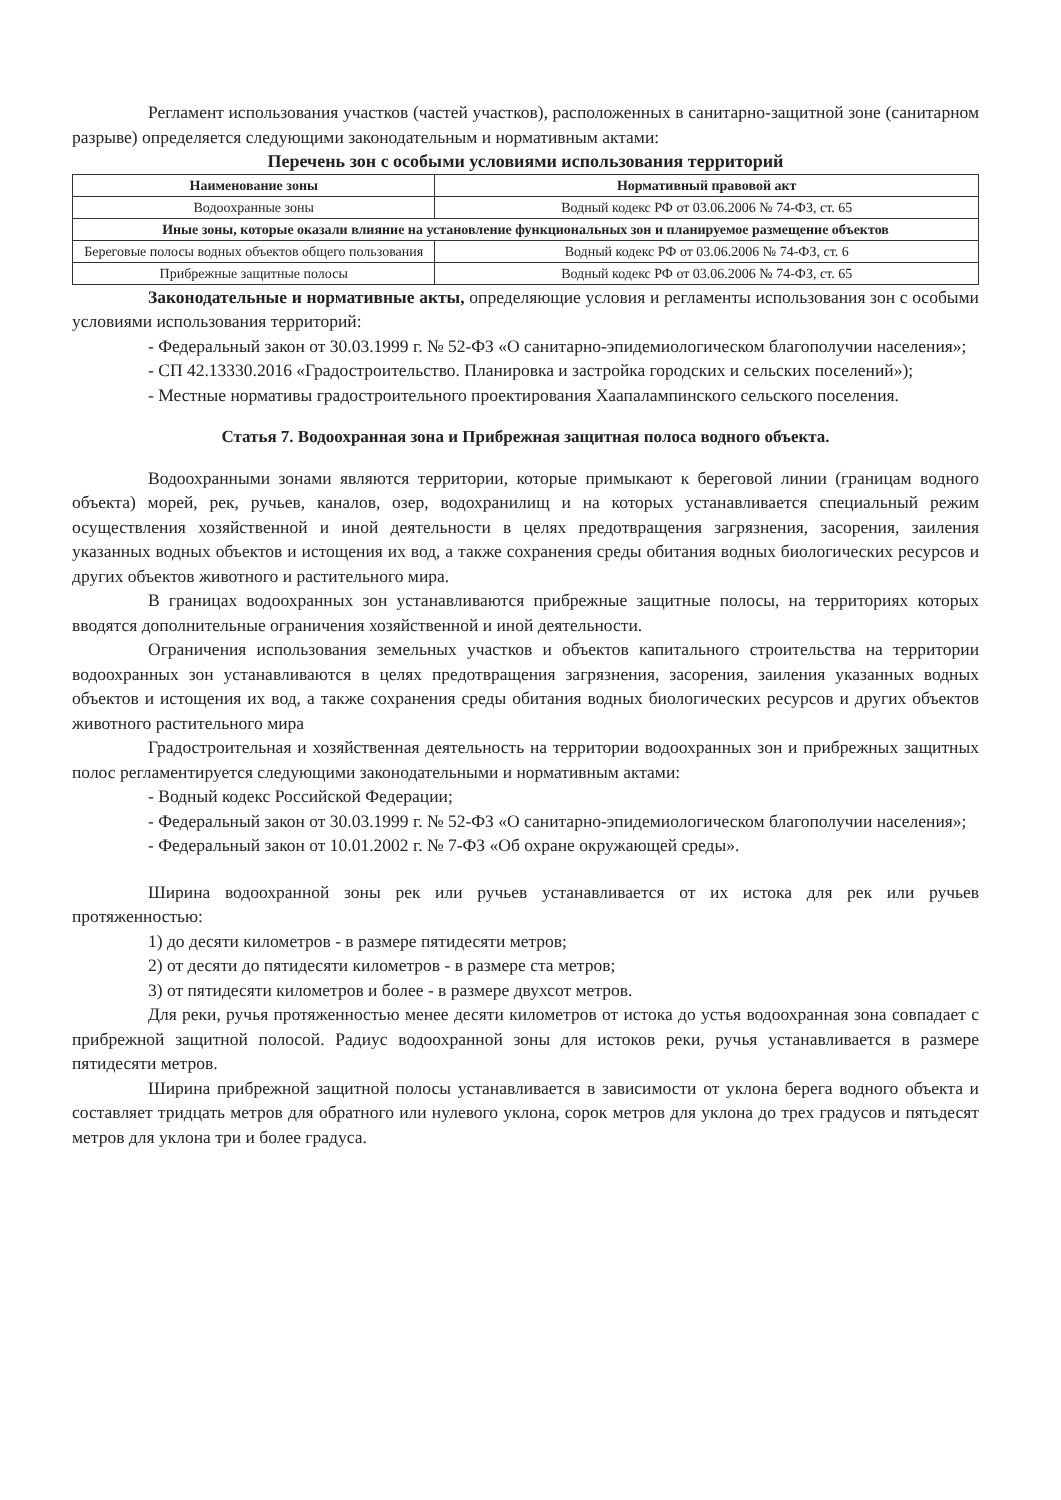Регламент использования участков (частей участков), расположенных в санитарно-защитной зоне (санитарном разрыве) определяется следующими законодательным и нормативным актами:
Перечень зон с особыми условиями использования территорий
| Наименование зоны | Нормативный правовой акт |
| --- | --- |
| Водоохранные зоны | Водный кодекс РФ от 03.06.2006 № 74-ФЗ, ст. 65 |
| Иные зоны, которые оказали влияние на установление функциональных зон и планируемое размещение объектов | |
| Береговые полосы водных объектов общего пользования | Водный кодекс РФ от 03.06.2006 № 74-ФЗ, ст. 6 |
| Прибрежные защитные полосы | Водный кодекс РФ от 03.06.2006 № 74-ФЗ, ст. 65 |
Законодательные и нормативные акты, определяющие условия и регламенты использования зон с особыми условиями использования территорий:
- Федеральный закон от 30.03.1999 г. № 52-ФЗ «О санитарно-эпидемиологическом благополучии населения»;
- СП 42.13330.2016 «Градостроительство. Планировка и застройка городских и сельских поселений»);
- Местные нормативы градостроительного проектирования Хаапалампинского сельского поселения.
Статья 7. Водоохранная зона и Прибрежная защитная полоса водного объекта.
Водоохранными зонами являются территории, которые примыкают к береговой линии (границам водного объекта) морей, рек, ручьев, каналов, озер, водохранилищ и на которых устанавливается специальный режим осуществления хозяйственной и иной деятельности в целях предотвращения загрязнения, засорения, заиления указанных водных объектов и истощения их вод, а также сохранения среды обитания водных биологических ресурсов и других объектов животного и растительного мира.
В границах водоохранных зон устанавливаются прибрежные защитные полосы, на территориях которых вводятся дополнительные ограничения хозяйственной и иной деятельности.
Ограничения использования земельных участков и объектов капитального строительства на территории водоохранных зон устанавливаются в целях предотвращения загрязнения, засорения, заиления указанных водных объектов и истощения их вод, а также сохранения среды обитания водных биологических ресурсов и других объектов животного растительного мира
Градостроительная и хозяйственная деятельность на территории водоохранных зон и прибрежных защитных полос регламентируется следующими законодательными и нормативным актами:
- Водный кодекс Российской Федерации;
- Федеральный закон от 30.03.1999 г. № 52-ФЗ «О санитарно-эпидемиологическом благополучии населения»;
- Федеральный закон от 10.01.2002 г. № 7-ФЗ «Об охране окружающей среды».
Ширина водоохранной зоны рек или ручьев устанавливается от их истока для рек или ручьев протяженностью:
1) до десяти километров - в размере пятидесяти метров;
2) от десяти до пятидесяти километров - в размере ста метров;
3) от пятидесяти километров и более - в размере двухсот метров.
Для реки, ручья протяженностью менее десяти километров от истока до устья водоохранная зона совпадает с прибрежной защитной полосой. Радиус водоохранной зоны для истоков реки, ручья устанавливается в размере пятидесяти метров.
Ширина прибрежной защитной полосы устанавливается в зависимости от уклона берега водного объекта и составляет тридцать метров для обратного или нулевого уклона, сорок метров для уклона до трех градусов и пятьдесят метров для уклона три и более градуса.